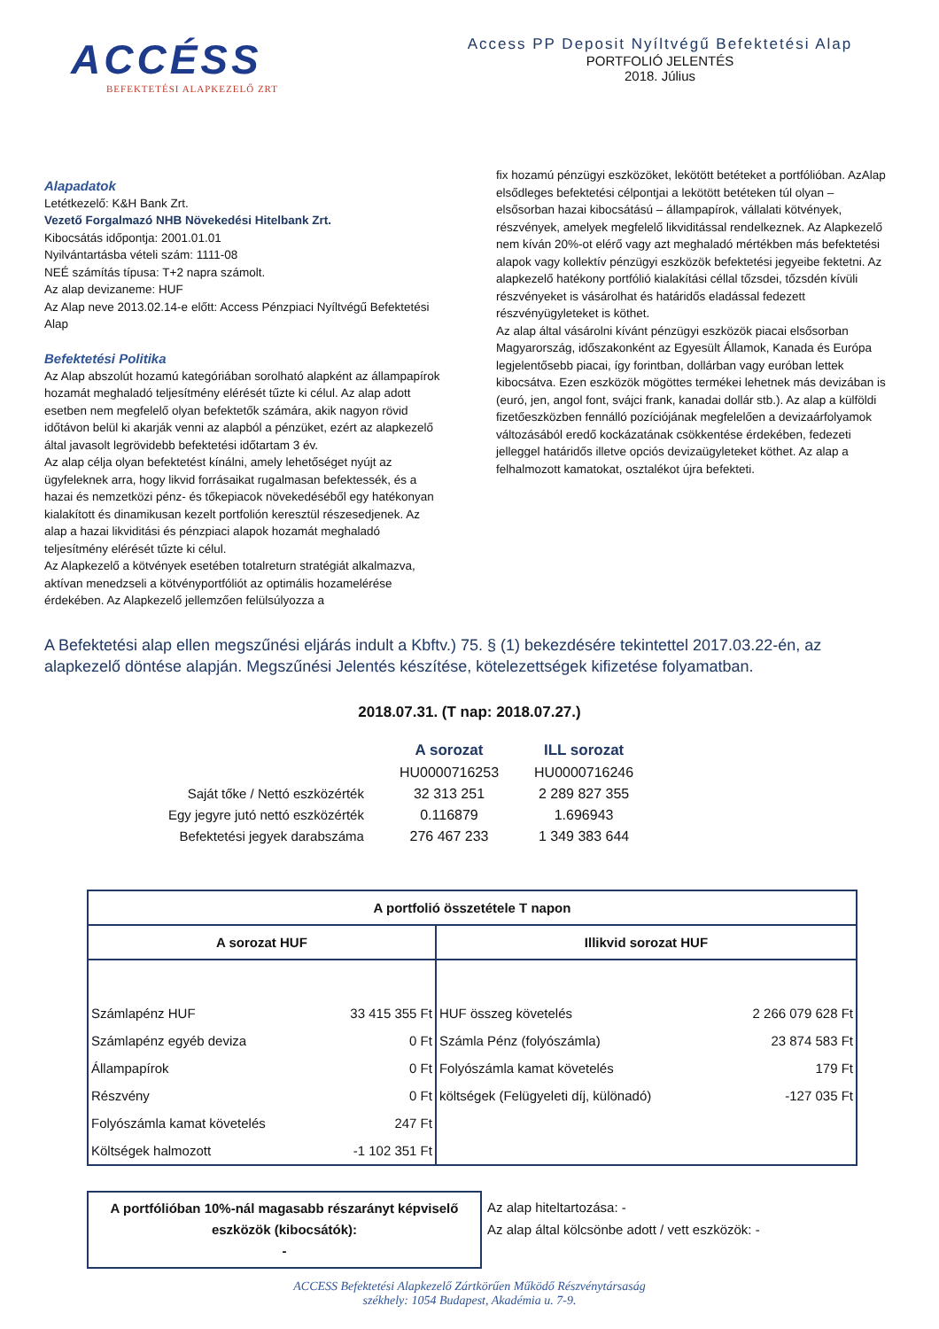ACCÉSS
BEFEKTETÉSI ALAPKEZELŐ ZRT
Access PP Deposit Nyíltvégű Befektetési Alap
PORTFOLIÓ JELENTÉS
2018. Július
Alapadatok
Letétkezelő: K&H Bank Zrt.
Vezető Forgalmazó NHB Növekedési Hitelbank Zrt.
Kibocsátás időpontja: 2001.01.01
Nyilvántartásba vételi szám: 1111-08
NEÉ számítás típusa: T+2 napra számolt.
Az alap devizaneme: HUF
Az Alap neve 2013.02.14-e előtt: Access Pénzpiaci Nyíltvégű Befektetési Alap
Befektetési Politika
Az Alap abszolút hozamú kategóriában sorolható alapként az állampapírok hozamát meghaladó teljesítmény elérését tűzte ki célul. Az alap adott esetben nem megfelelő olyan befektetők számára, akik nagyon rövid időtávon belül ki akarják venni az alapból a pénzüket, ezért az alapkezelő által javasolt legrövidebb befektetési időtartam 3 év.
Az alap célja olyan befektetést kínálni, amely lehetőséget nyújt az ügyfeleknek arra, hogy likvid forrásaikat rugalmasan befektessék, és a hazai és nemzetközi pénz- és tőkepiacok növekedéséből egy hatékonyan kialakított és dinamikusan kezelt portfolión keresztül részesedjenek. Az alap a hazai likviditási és pénzpiaci alapok hozamát meghaladó teljesítmény elérését tűzte ki célul.
Az Alapkezelő a kötvények esetében totalreturn stratégiát alkalmazva, aktívan menedzseli a kötvényportfóliót az optimális hozamelérése érdekében. Az Alapkezelő jellemzően felülsúlyozza a
fix hozamú pénzügyi eszközöket, lekötött betéteket a portfólióban. AzAlap elsődleges befektetési célpontjai a lekötött betéteken túl olyan – elsősorban hazai kibocsátású – állampapírok, vállalati kötvények, részvények, amelyek megfelelő likviditással rendelkeznek. Az Alapkezelő nem kíván 20%-ot elérő vagy azt meghaladó mértékben más befektetési alapok vagy kollektív pénzügyi eszközök befektetési jegyeibe fektetni. Az alapkezelő hatékony portfólió kialakítási céllal tőzsdei, tőzsdén kívüli részvényeket is vásárolhat és határidős eladással fedezett részvényügyleteket is köthet.
Az alap által vásárolni kívánt pénzügyi eszközök piacai elsősorban Magyarország, időszakonként az Egyesült Államok, Kanada és Európa legjelentősebb piacai, így forintban, dollárban vagy euróban lettek kibocsátva. Ezen eszközök mögöttes termékei lehetnek más devizában is (euró, jen, angol font, svájci frank, kanadai dollár stb.). Az alap a külföldi fizetőeszközben fennálló pozíciójának megfelelően a devizaárfolyamok változásából eredő kockázatának csökkentése érdekében, fedezeti jelleggel határidős illetve opciós devizaügyleteket köthet. Az alap a felhalmozott kamatokat, osztalékot újra befekteti.
A Befektetési alap ellen megszűnési eljárás indult a Kbftv.) 75. § (1) bekezdésére tekintettel 2017.03.22-én, az alapkezelő döntése alapján. Megszűnési Jelentés készítése, kötelezettségek kifizetése folyamatban.
2018.07.31. (T nap: 2018.07.27.)
| | A sorozat | ILL sorozat |
| | HU0000716253 | HU0000716246 |
| Saját tőke / Nettó eszközérték | 32 313 251 | 2 289 827 355 |
| Egy jegyre jutó nettó eszközérték | 0.116879 | 1.696943 |
| Befektetési jegyek darabszáma | 276 467 233 | 1 349 383 644 |
| A portfolió összetétele T napon | | | |
| --- | --- | --- | --- |
| A sorozat HUF | | Illikvid sorozat HUF | |
| Számlapénz HUF | 33 415 355 Ft | HUF összeg követelés | 2 266 079 628 Ft |
| Számlapénz egyéb deviza | 0 Ft | Számla Pénz (folyószámla) | 23 874 583 Ft |
| Állampapírok | 0 Ft | Folyószámla kamat követelés | 179 Ft |
| Részvény | 0 Ft | költségek (Felügyeleti díj, különadó) | -127 035 Ft |
| Folyószámla kamat követelés | 247 Ft | | |
| Költségek halmozott | -1 102 351 Ft | | |
A portfólióban 10%-nál magasabb részarányt képviselő eszközök (kibocsátók):
-
Az alap hiteltartozása: -
Az alap által kölcsönbe adott / vett eszközök: -
ACCESS Befektetési Alapkezelő Zártkörűen Működő Részvénytársaság
székhely: 1054 Budapest, Akadémia u. 7-9.